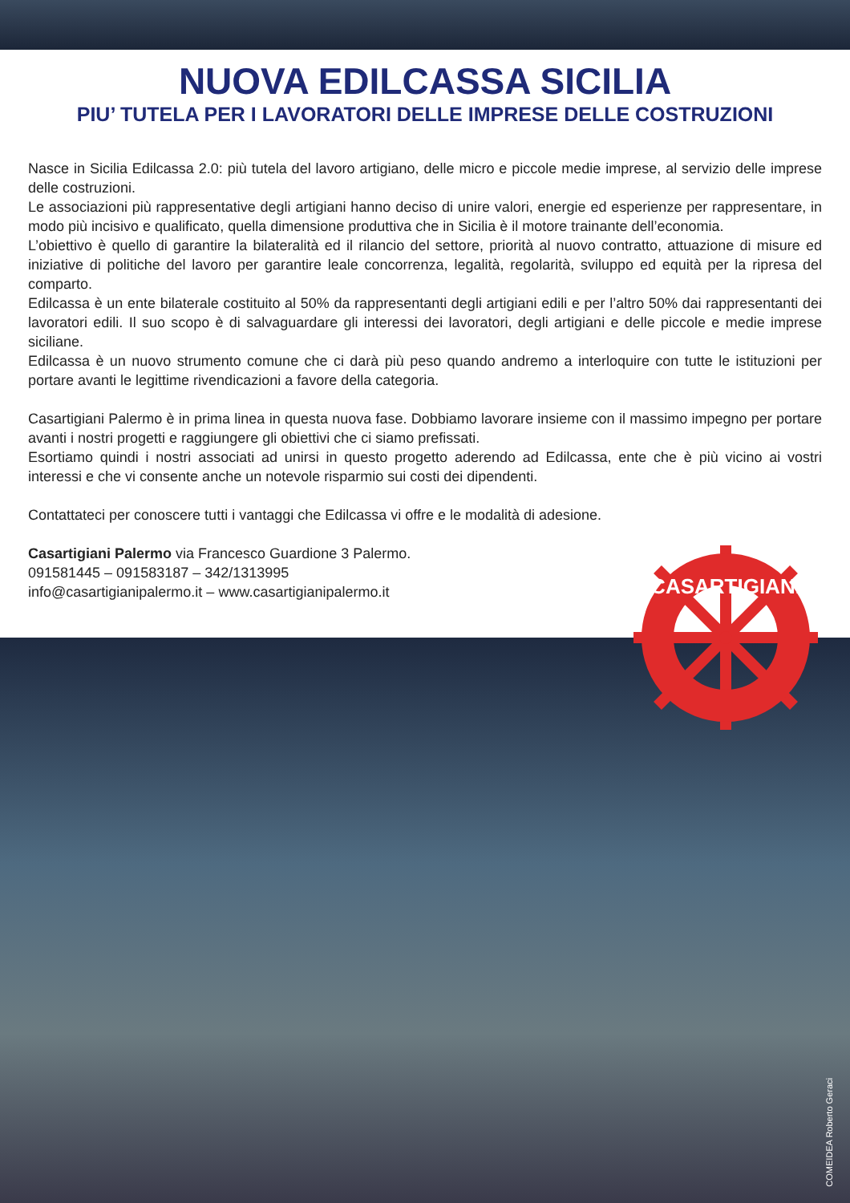NUOVA EDILCASSA SICILIA
PIU’ TUTELA PER I LAVORATORI DELLE IMPRESE DELLE COSTRUZIONI
Nasce in Sicilia Edilcassa 2.0: più tutela del lavoro artigiano, delle micro e piccole medie imprese, al servizio delle imprese delle costruzioni.
Le associazioni più rappresentative degli artigiani hanno deciso di unire valori, energie ed esperienze per rappresentare, in modo più incisivo e qualificato, quella dimensione produttiva che in Sicilia è il motore trainante dell’economia.
L’obiettivo è quello di garantire la bilateralità ed il rilancio del settore, priorità al nuovo contratto, attuazione di misure ed iniziative di politiche del lavoro per garantire leale concorrenza, legalità, regolarità, sviluppo ed equità per la ripresa del comparto.
Edilcassa è un ente bilaterale costituito al 50% da rappresentanti degli artigiani edili e per l’altro 50% dai rappresentanti dei lavoratori edili. Il suo scopo è di salvaguardare gli interessi dei lavoratori, degli artigiani e delle piccole e medie imprese siciliane.
Edilcassa è un nuovo strumento comune che ci darà più peso quando andremo a interloquire con tutte le istituzioni per portare avanti le legittime rivendicazioni a favore della categoria.
Casartigiani Palermo è in prima linea in questa nuova fase. Dobbiamo lavorare insieme con il massimo impegno per portare avanti i nostri progetti e raggiungere gli obiettivi che ci siamo prefissati.
Esortiamo quindi i nostri associati ad unirsi in questo progetto aderendo ad Edilcassa, ente che è più vicino ai vostri interessi e che vi consente anche un notevole risparmio sui costi dei dipendenti.
Contattateci per conoscere tutti i vantaggi che Edilcassa vi offre e le modalità di adesione.
Casartigiani Palermo via Francesco Guardione 3 Palermo.
091581445 – 091583187 – 342/1313995
info@casartigianipalermo.it – www.casartigianipalermo.it
CASARTIGIANI
COMEIDEA Roberto Geraci